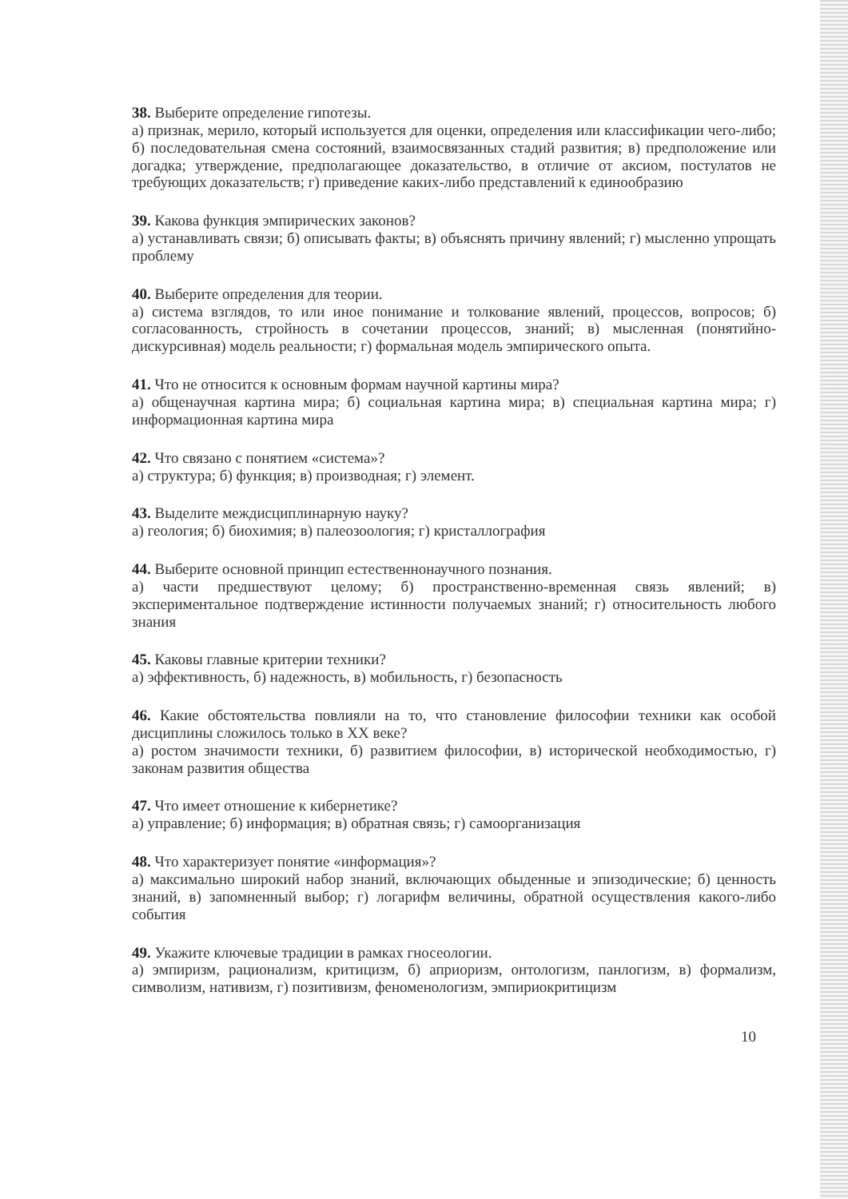38. Выберите определение гипотезы.
а) признак, мерило, который используется для оценки, определения или классификации чего-либо; б) последовательная смена состояний, взаимосвязанных стадий развития; в) предположение или догадка; утверждение, предполагающее доказательство, в отличие от аксиом, постулатов не требующих доказательств; г) приведение каких-либо представлений к единообразию
39. Какова функция эмпирических законов?
а) устанавливать связи; б) описывать факты; в) объяснять причину явлений; г) мысленно упрощать проблему
40. Выберите определения для теории.
а) система взглядов, то или иное понимание и толкование явлений, процессов, вопросов; б) согласованность, стройность в сочетании процессов, знаний; в) мысленная (понятийно-дискурсивная) модель реальности; г) формальная модель эмпирического опыта.
41. Что не относится к основным формам научной картины мира?
а) общенаучная картина мира; б) социальная картина мира; в) специальная картина мира; г) информационная картина мира
42. Что связано с понятием «система»?
а) структура; б) функция; в) производная; г) элемент.
43. Выделите междисциплинарную науку?
а) геология; б) биохимия; в) палеозоология; г) кристаллография
44. Выберите основной принцип естественнонаучного познания.
а) части предшествуют целому; б) пространственно-временная связь явлений; в) экспериментальное подтверждение истинности получаемых знаний; г) относительность любого знания
45. Каковы главные критерии техники?
а) эффективность, б) надежность, в) мобильность, г) безопасность
46. Какие обстоятельства повлияли на то, что становление философии техники как особой дисциплины сложилось только в XX веке?
а) ростом значимости техники, б) развитием философии, в) исторической необходимостью, г) законам развития общества
47. Что имеет отношение к кибернетике?
а) управление; б) информация; в) обратная связь; г) самоорганизация
48. Что характеризует понятие «информация»?
а) максимально широкий набор знаний, включающих обыденные и эпизодические; б) ценность знаний, в) запомненный выбор; г) логарифм величины, обратной осуществления какого-либо события
49. Укажите ключевые традиции в рамках гносеологии.
а) эмпиризм, рационализм, критицизм, б) априоризм, онтологизм, панлогизм, в) формализм, символизм, нативизм, г) позитивизм, феноменологизм, эмпириокритицизм
10